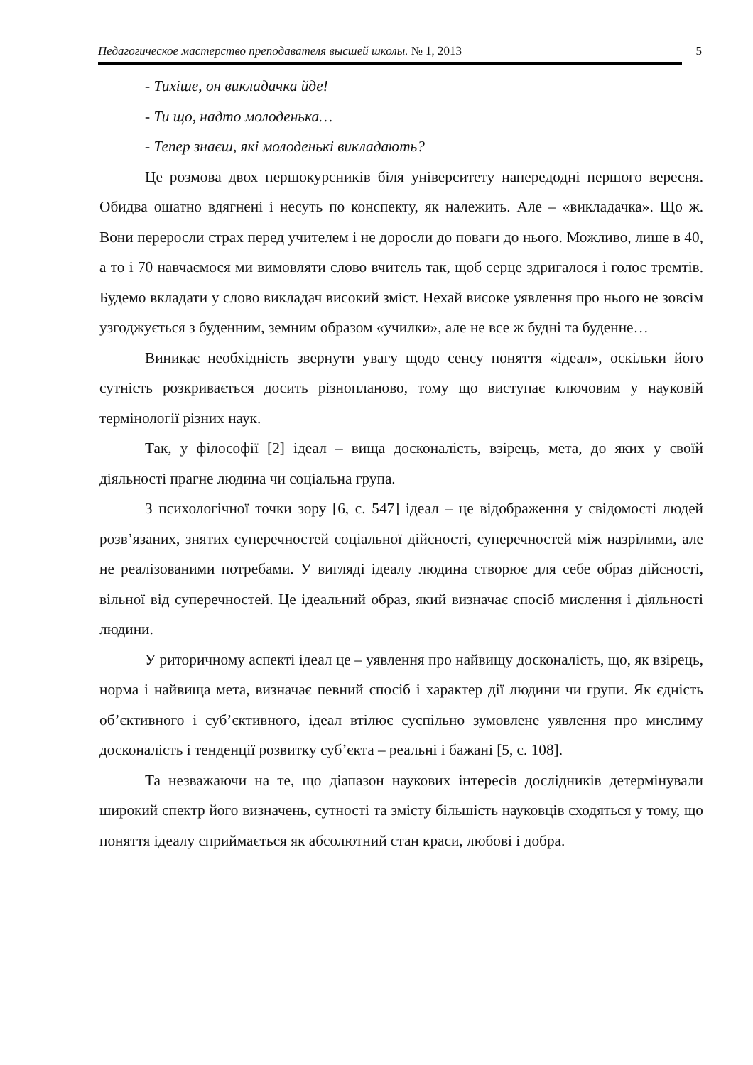Педагогическое мастерство преподавателя высшей школы. № 1, 2013 5
- Тихіше, он викладачка йде!
- Ти що, надто молоденька…
- Тепер знаєш, які молоденькі викладають?
Це розмова двох першокурсників біля університету напередодні першого вересня. Обидва ошатно вдягнені і несуть по конспекту, як належить. Але – «викладачка». Що ж. Вони переросли страх перед учителем і не доросли до поваги до нього. Можливо, лише в 40, а то і 70 навчаємося ми вимовляти слово вчитель так, щоб серце здригалося і голос тремтів. Будемо вкладати у слово викладач високий зміст. Нехай високе уявлення про нього не зовсім узгоджується з буденним, земним образом «училки», але не все ж будні та буденне…
Виникає необхідність звернути увагу щодо сенсу поняття «ідеал», оскільки його сутність розкривається досить різнопланово, тому що виступає ключовим у науковій термінології різних наук.
Так, у філософії [2] ідеал – вища досконалість, взірець, мета, до яких у своїй діяльності прагне людина чи соціальна група.
З психологічної точки зору [6, с. 547] ідеал – це відображення у свідомості людей розв’язаних, знятих суперечностей соціальної дійсності, суперечностей між назрілими, але не реалізованими потребами. У вигляді ідеалу людина створює для себе образ дійсності, вільної від суперечностей. Це ідеальний образ, який визначає спосіб мислення і діяльності людини.
У риторичному аспекті ідеал це – уявлення про найвищу досконалість, що, як взірець, норма і найвища мета, визначає певний спосіб і характер дії людини чи групи. Як єдність об’єктивного і суб’єктивного, ідеал втілює суспільно зумовлене уявлення про мислиму досконалість і тенденції розвитку суб’єкта – реальні і бажані [5, с. 108].
Та незважаючи на те, що діапазон наукових інтересів дослідників детермінували широкий спектр його визначень, сутності та змісту більшість науковців сходяться у тому, що поняття ідеалу сприймається як абсолютний стан краси, любові і добра.